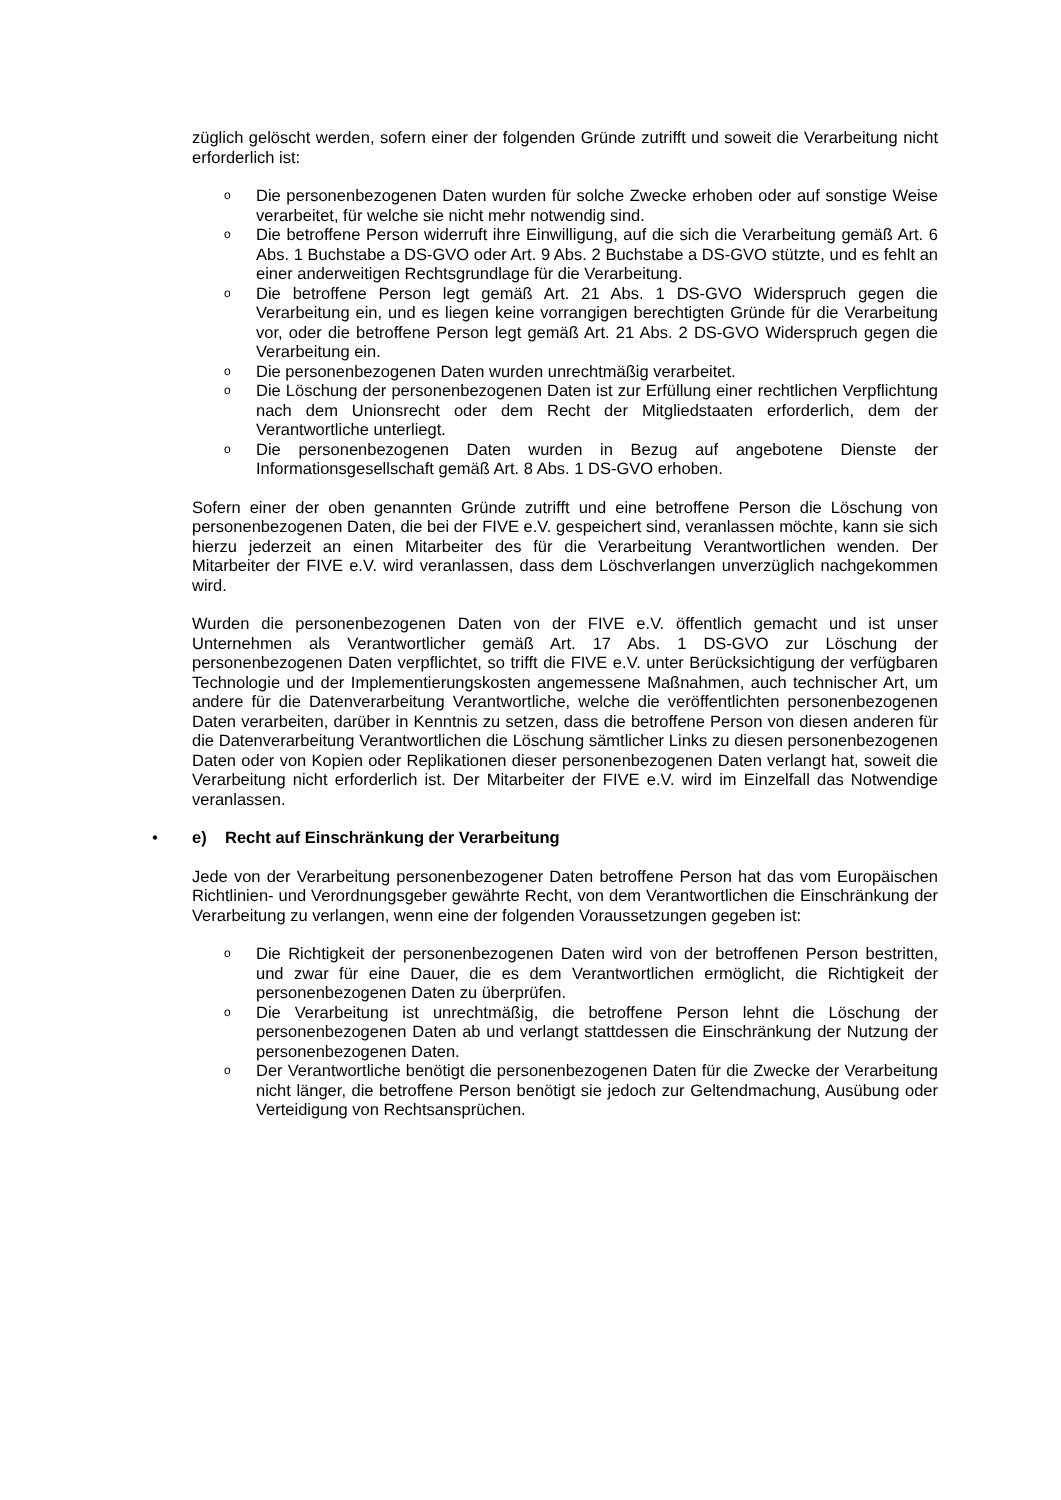züglich gelöscht werden, sofern einer der folgenden Gründe zutrifft und soweit die Verarbeitung nicht erforderlich ist:
o Die personenbezogenen Daten wurden für solche Zwecke erhoben oder auf sonstige Weise verarbeitet, für welche sie nicht mehr notwendig sind.
o Die betroffene Person widerruft ihre Einwilligung, auf die sich die Verarbeitung gemäß Art. 6 Abs. 1 Buchstabe a DS-GVO oder Art. 9 Abs. 2 Buchstabe a DS-GVO stützte, und es fehlt an einer anderweitigen Rechtsgrundlage für die Verarbeitung.
o Die betroffene Person legt gemäß Art. 21 Abs. 1 DS-GVO Widerspruch gegen die Verarbeitung ein, und es liegen keine vorrangigen berechtigten Gründe für die Verarbeitung vor, oder die betroffene Person legt gemäß Art. 21 Abs. 2 DS-GVO Widerspruch gegen die Verarbeitung ein.
o Die personenbezogenen Daten wurden unrechtmäßig verarbeitet.
o Die Löschung der personenbezogenen Daten ist zur Erfüllung einer rechtlichen Verpflichtung nach dem Unionsrecht oder dem Recht der Mitgliedstaaten erforderlich, dem der Verantwortliche unterliegt.
o Die personenbezogenen Daten wurden in Bezug auf angebotene Dienste der Informationsgesellschaft gemäß Art. 8 Abs. 1 DS-GVO erhoben.
Sofern einer der oben genannten Gründe zutrifft und eine betroffene Person die Löschung von personenbezogenen Daten, die bei der FIVE e.V. gespeichert sind, veranlassen möchte, kann sie sich hierzu jederzeit an einen Mitarbeiter des für die Verarbeitung Verantwortlichen wenden. Der Mitarbeiter der FIVE e.V. wird veranlassen, dass dem Löschverlangen unverzüglich nachgekommen wird.
Wurden die personenbezogenen Daten von der FIVE e.V. öffentlich gemacht und ist unser Unternehmen als Verantwortlicher gemäß Art. 17 Abs. 1 DS-GVO zur Löschung der personenbezogenen Daten verpflichtet, so trifft die FIVE e.V. unter Berücksichtigung der verfügbaren Technologie und der Implementierungskosten angemessene Maßnahmen, auch technischer Art, um andere für die Datenverarbeitung Verantwortliche, welche die veröffentlichten personenbezogenen Daten verarbeiten, darüber in Kenntnis zu setzen, dass die betroffene Person von diesen anderen für die Datenverarbeitung Verantwortlichen die Löschung sämtlicher Links zu diesen personenbezogenen Daten oder von Kopien oder Replikationen dieser personenbezogenen Daten verlangt hat, soweit die Verarbeitung nicht erforderlich ist. Der Mitarbeiter der FIVE e.V. wird im Einzelfall das Notwendige veranlassen.
• e) Recht auf Einschränkung der Verarbeitung
Jede von der Verarbeitung personenbezogener Daten betroffene Person hat das vom Europäischen Richtlinien- und Verordnungsgeber gewährte Recht, von dem Verantwortlichen die Einschränkung der Verarbeitung zu verlangen, wenn eine der folgenden Voraussetzungen gegeben ist:
o Die Richtigkeit der personenbezogenen Daten wird von der betroffenen Person bestritten, und zwar für eine Dauer, die es dem Verantwortlichen ermöglicht, die Richtigkeit der personenbezogenen Daten zu überprüfen.
o Die Verarbeitung ist unrechtmäßig, die betroffene Person lehnt die Löschung der personenbezogenen Daten ab und verlangt stattdessen die Einschränkung der Nutzung der personenbezogenen Daten.
o Der Verantwortliche benötigt die personenbezogenen Daten für die Zwecke der Verarbeitung nicht länger, die betroffene Person benötigt sie jedoch zur Geltendmachung, Ausübung oder Verteidigung von Rechtsansprüchen.